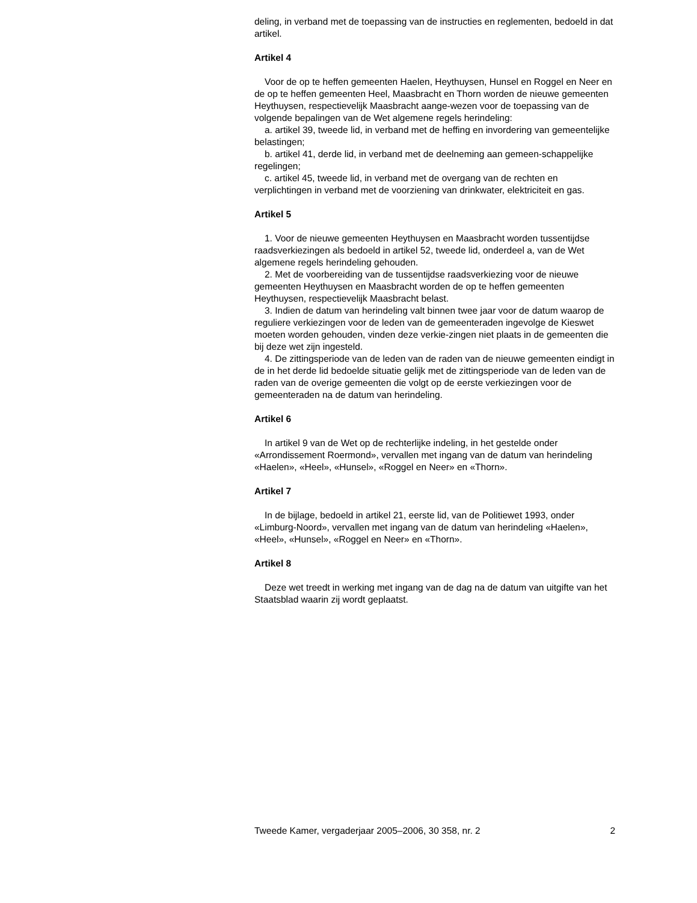deling, in verband met de toepassing van de instructies en reglementen, bedoeld in dat artikel.
Artikel 4
Voor de op te heffen gemeenten Haelen, Heythuysen, Hunsel en Roggel en Neer en de op te heffen gemeenten Heel, Maasbracht en Thorn worden de nieuwe gemeenten Heythuysen, respectievelijk Maasbracht aange-wezen voor de toepassing van de volgende bepalingen van de Wet algemene regels herindeling:
a. artikel 39, tweede lid, in verband met de heffing en invordering van gemeentelijke belastingen;
b. artikel 41, derde lid, in verband met de deelneming aan gemeen-schappelijke regelingen;
c. artikel 45, tweede lid, in verband met de overgang van de rechten en verplichtingen in verband met de voorziening van drinkwater, elektriciteit en gas.
Artikel 5
1. Voor de nieuwe gemeenten Heythuysen en Maasbracht worden tussentijdse raadsverkiezingen als bedoeld in artikel 52, tweede lid, onderdeel a, van de Wet algemene regels herindeling gehouden.
2. Met de voorbereiding van de tussentijdse raadsverkiezing voor de nieuwe gemeenten Heythuysen en Maasbracht worden de op te heffen gemeenten Heythuysen, respectievelijk Maasbracht belast.
3. Indien de datum van herindeling valt binnen twee jaar voor de datum waarop de reguliere verkiezingen voor de leden van de gemeenteraden ingevolge de Kieswet moeten worden gehouden, vinden deze verkie-zingen niet plaats in de gemeenten die bij deze wet zijn ingesteld.
4. De zittingsperiode van de leden van de raden van de nieuwe gemeenten eindigt in de in het derde lid bedoelde situatie gelijk met de zittingsperiode van de leden van de raden van de overige gemeenten die volgt op de eerste verkiezingen voor de gemeenteraden na de datum van herindeling.
Artikel 6
In artikel 9 van de Wet op de rechterlijke indeling, in het gestelde onder «Arrondissement Roermond», vervallen met ingang van de datum van herindeling «Haelen», «Heel», «Hunsel», «Roggel en Neer» en «Thorn».
Artikel 7
In de bijlage, bedoeld in artikel 21, eerste lid, van de Politiewet 1993, onder «Limburg-Noord», vervallen met ingang van de datum van herindeling «Haelen», «Heel», «Hunsel», «Roggel en Neer» en «Thorn».
Artikel 8
Deze wet treedt in werking met ingang van de dag na de datum van uitgifte van het Staatsblad waarin zij wordt geplaatst.
Tweede Kamer, vergaderjaar 2005–2006, 30 358, nr. 2 2